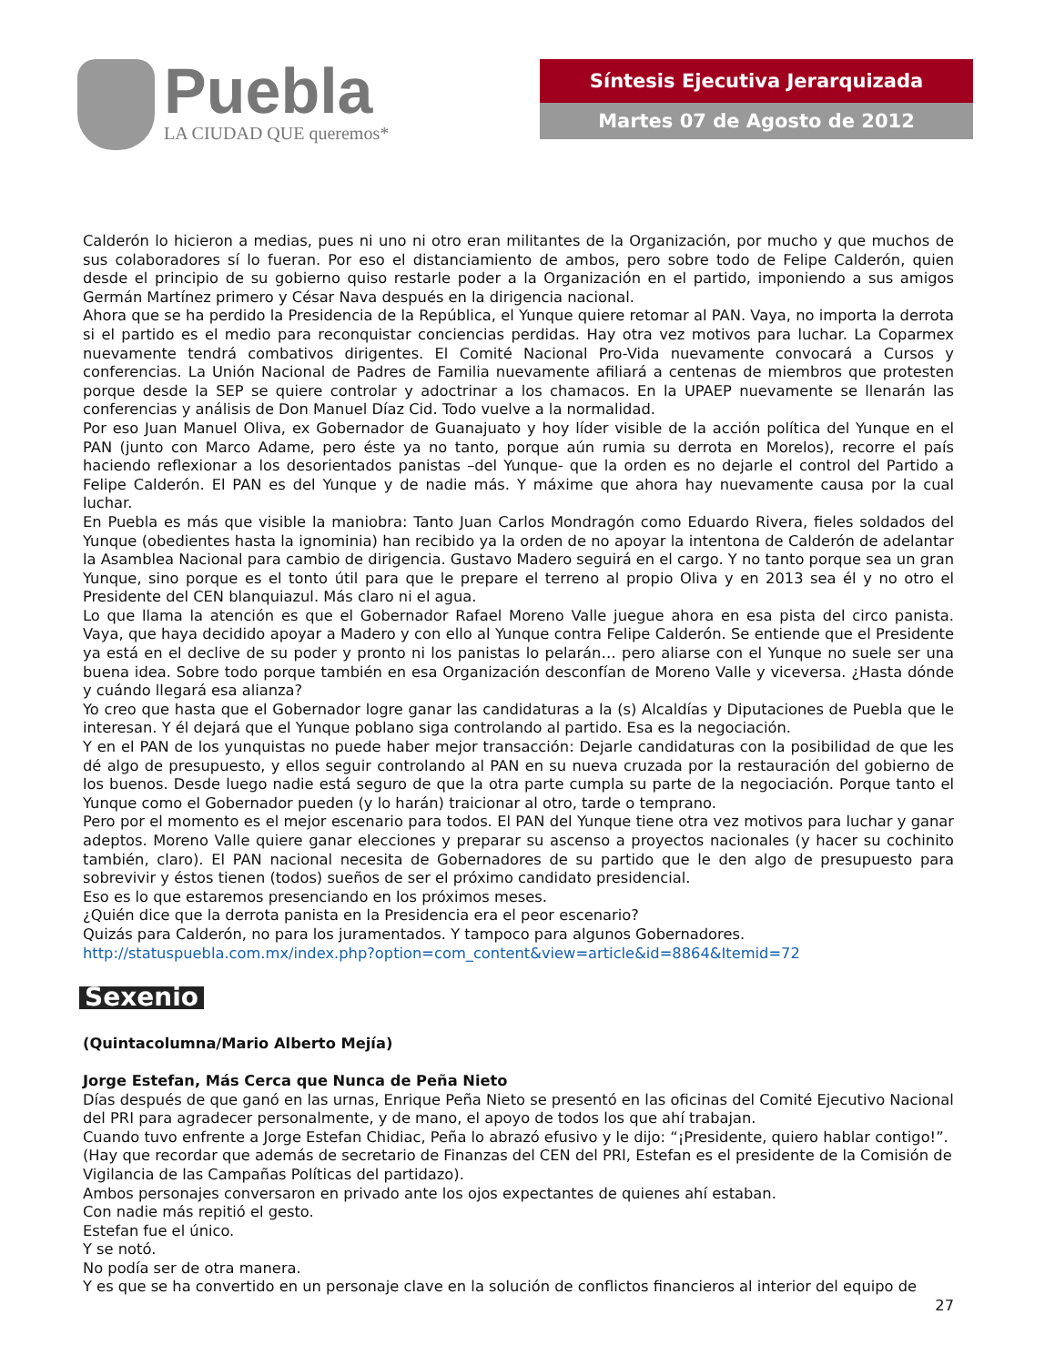Puebla
LA CIUDAD QUE queremos*
Síntesis Ejecutiva Jerarquizada
Martes 07 de Agosto de 2012
Calderón lo hicieron a medias, pues ni uno ni otro eran militantes de la Organización, por mucho y que muchos de sus colaboradores sí lo fueran. Por eso el distanciamiento de ambos, pero sobre todo de Felipe Calderón, quien desde el principio de su gobierno quiso restarle poder a la Organización en el partido, imponiendo a sus amigos Germán Martínez primero y César Nava después en la dirigencia nacional.
Ahora que se ha perdido la Presidencia de la República, el Yunque quiere retomar al PAN. Vaya, no importa la derrota si el partido es el medio para reconquistar conciencias perdidas. Hay otra vez motivos para luchar. La Coparmex nuevamente tendrá combativos dirigentes. El Comité Nacional Pro-Vida nuevamente convocará a Cursos y conferencias. La Unión Nacional de Padres de Familia nuevamente afiliará a centenas de miembros que protesten porque desde la SEP se quiere controlar y adoctrinar a los chamacos. En la UPAEP nuevamente se llenarán las conferencias y análisis de Don Manuel Díaz Cid. Todo vuelve a la normalidad.
Por eso Juan Manuel Oliva, ex Gobernador de Guanajuato y hoy líder visible de la acción política del Yunque en el PAN (junto con Marco Adame, pero éste ya no tanto, porque aún rumia su derrota en Morelos), recorre el país haciendo reflexionar a los desorientados panistas –del Yunque- que la orden es no dejarle el control del Partido a Felipe Calderón. El PAN es del Yunque y de nadie más. Y máxime que ahora hay nuevamente causa por la cual luchar.
En Puebla es más que visible la maniobra: Tanto Juan Carlos Mondragón como Eduardo Rivera, fieles soldados del Yunque (obedientes hasta la ignominia) han recibido ya la orden de no apoyar la intentona de Calderón de adelantar la Asamblea Nacional para cambio de dirigencia. Gustavo Madero seguirá en el cargo. Y no tanto porque sea un gran Yunque, sino porque es el tonto útil para que le prepare el terreno al propio Oliva y en 2013 sea él y no otro el Presidente del CEN blanquiazul. Más claro ni el agua.
Lo que llama la atención es que el Gobernador Rafael Moreno Valle juegue ahora en esa pista del circo panista. Vaya, que haya decidido apoyar a Madero y con ello al Yunque contra Felipe Calderón. Se entiende que el Presidente ya está en el declive de su poder y pronto ni los panistas lo pelarán… pero aliarse con el Yunque no suele ser una buena idea. Sobre todo porque también en esa Organización desconfían de Moreno Valle y viceversa. ¿Hasta dónde y cuándo llegará esa alianza?
Yo creo que hasta que el Gobernador logre ganar las candidaturas a la (s) Alcaldías y Diputaciones de Puebla que le interesan. Y él dejará que el Yunque poblano siga controlando al partido. Esa es la negociación.
Y en el PAN de los yunquistas no puede haber mejor transacción: Dejarle candidaturas con la posibilidad de que les dé algo de presupuesto, y ellos seguir controlando al PAN en su nueva cruzada por la restauración del gobierno de los buenos. Desde luego nadie está seguro de que la otra parte cumpla su parte de la negociación. Porque tanto el Yunque como el Gobernador pueden (y lo harán) traicionar al otro, tarde o temprano.
Pero por el momento es el mejor escenario para todos. El PAN del Yunque tiene otra vez motivos para luchar y ganar adeptos. Moreno Valle quiere ganar elecciones y preparar su ascenso a proyectos nacionales (y hacer su cochinito también, claro). El PAN nacional necesita de Gobernadores de su partido que le den algo de presupuesto para sobrevivir y éstos tienen (todos) sueños de ser el próximo candidato presidencial.
Eso es lo que estaremos presenciando en los próximos meses.
¿Quién dice que la derrota panista en la Presidencia era el peor escenario?
Quizás para Calderón, no para los juramentados. Y tampoco para algunos Gobernadores.
http://statuspuebla.com.mx/index.php?option=com_content&view=article&id=8864&Itemid=72
Sexenio
(Quintacolumna/Mario Alberto Mejía)
Jorge Estefan, Más Cerca que Nunca de Peña Nieto
Días después de que ganó en las urnas, Enrique Peña Nieto se presentó en las oficinas del Comité Ejecutivo Nacional del PRI para agradecer personalmente, y de mano, el apoyo de todos los que ahí trabajan.
Cuando tuvo enfrente a Jorge Estefan Chidiac, Peña lo abrazó efusivo y le dijo: “¡Presidente, quiero hablar contigo!”.
(Hay que recordar que además de secretario de Finanzas del CEN del PRI, Estefan es el presidente de la Comisión de Vigilancia de las Campañas Políticas del partidazo).
Ambos personajes conversaron en privado ante los ojos expectantes de quienes ahí estaban.
Con nadie más repitió el gesto.
Estefan fue el único.
Y se notó.
No podía ser de otra manera.
Y es que se ha convertido en un personaje clave en la solución de conflictos financieros al interior del equipo de
27